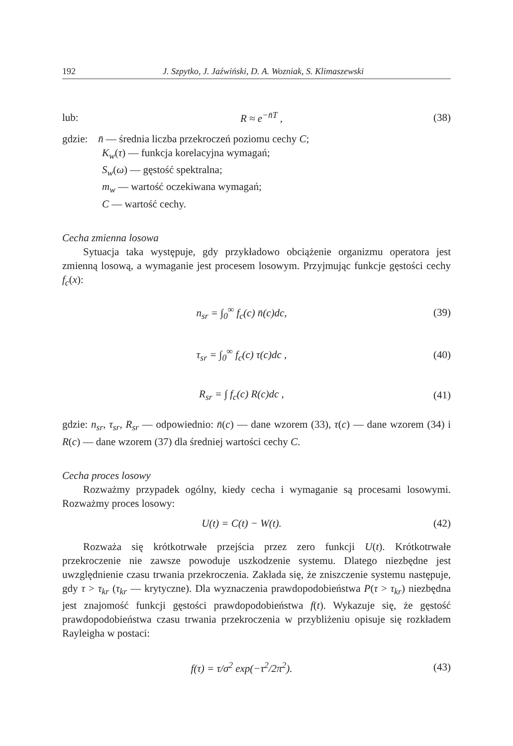192 J. Szpytko, J. Jaźwiński, D. A. Wozniak, S. Klimaszewski
lub: R ≈ e<sup>−n̄T</sup> , (38)
gdzie: n̄ — średnia liczba przekroczeń poziomu cechy C;
K<sub>w</sub>(τ) — funkcja korelacyjna wymagań;
S<sub>w</sub>(ω) — gęstość spektralna;
m<sub>w</sub> — wartość oczekiwana wymagań;
C — wartość cechy.
Cecha zmienna losowa
Sytuacja taka występuje, gdy przykładowo obciążenie organizmu operatora jest zmienną losową, a wymaganie jest procesem losowym. Przyjmując funkcje gęstości cechy f<sub>c</sub>(x):
n<sub>sr</sub> = ∫<sub>0</sub><sup>∞</sup> f<sub>c</sub>(c) n̄(c)dc, (39)
τ<sub>sr</sub> = ∫<sub>0</sub><sup>∞</sup> f<sub>c</sub>(c) τ(c)dc , (40)
R<sub>sr</sub> = ∫ f<sub>c</sub>(c) R(c)dc , (41)
gdzie: n<sub>sr</sub>, τ<sub>sr</sub>, R<sub>sr</sub> — odpowiednio: n̄(c) — dane wzorem (33), τ(c) — dane wzorem (34) i R(c) — dane wzorem (37) dla średniej wartości cechy C.
Cecha proces losowy
Rozważmy przypadek ogólny, kiedy cecha i wymaganie są procesami losowymi. Rozważmy proces losowy:
U(t) = C(t) − W(t). (42)
Rozważa się krótkotrwałe przejścia przez zero funkcji U(t). Krótkotrwałe przekroczenie nie zawsze powoduje uszkodzenie systemu. Dlatego niezbędne jest uwzględnienie czasu trwania przekroczenia. Zakłada się, że zniszczenie systemu następuje, gdy τ > τ<sub>kr</sub> (τ<sub>kr</sub> — krytyczne). Dla wyznaczenia prawdopodobieństwa P(τ > τ<sub>kr</sub>) niezbędna jest znajomość funkcji gęstości prawdopodobieństwa f(t). Wykazuje się, że gęstość prawdopodobieństwa czasu trwania przekroczenia w przybliżeniu opisuje się rozkładem Rayleigha w postaci:
f(τ) = τ/σ<sup>2</sup> exp(−τ<sup>2</sup>/2π<sup>2</sup>). (43)